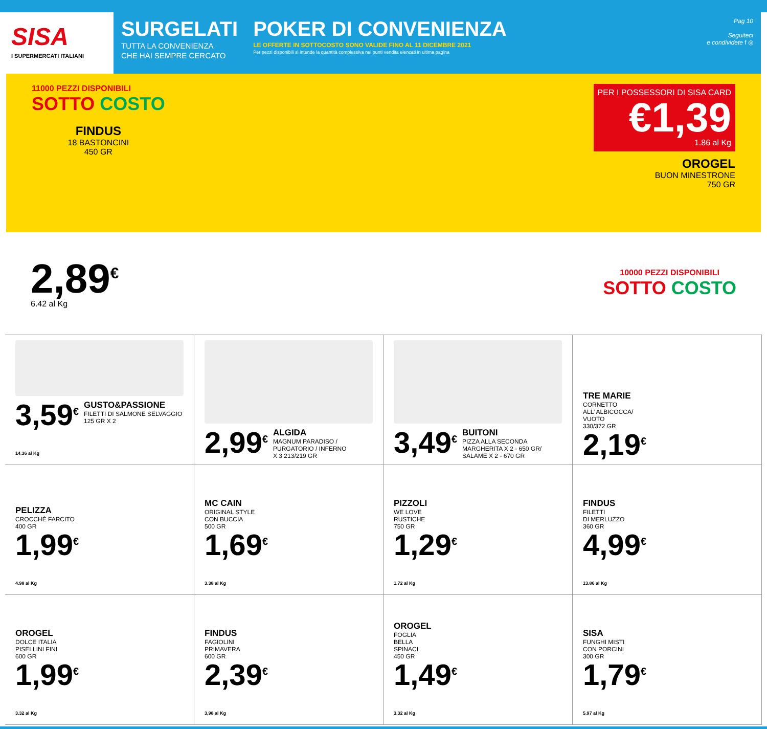SISA
I SUPERMERCATI ITALIANI
SURGELATI
TUTTA LA CONVENIENZA
CHE HAI SEMPRE CERCATO
POKER DI CONVENIENZA
LE OFFERTE IN SOTTOCOSTO SONO VALIDE FINO AL 11 DICEMBRE 2021
Per pezzi disponibili si intende la quantità complessiva nei punti vendita elencati in ultima pagina
Pag 10
Seguiteci
e condividete f ◎
11000 PEZZI DISPONIBILI
SOTTO COSTO
FINDUS
18 BASTONCINI
450 GR
PER I POSSESSORI DI SISA CARD
€1,39
1.86 al Kg
OROGEL
BUON MINESTRONE
750 GR
2,89<sup>€</sup>
6.42 al Kg
10000 PEZZI DISPONIBILI
SOTTO COSTO
3,59<sup>€</sup>
14.36 al Kg
GUSTO&PASSIONE
FILETTI DI SALMONE SELVAGGIO
125 GR X 2
2,99<sup>€</sup>
ALGIDA
MAGNUM PARADISO / PURGATORIO / INFERNO
X 3 213/219 GR
3,49<sup>€</sup>
BUITONI
PIZZA ALLA SECONDA
MARGHERITA X 2 - 650 GR/
SALAME X 2 - 670 GR
TRE MARIE
CORNETTO
ALL’ ALBICOCCA/
VUOTO
330/372 GR
2,19<sup>€</sup>
PELIZZA
CROCCHÈ FARCITO
400 GR
1,99<sup>€</sup>
4.98 al Kg
MC CAIN
ORIGINAL STYLE
CON BUCCIA
500 GR
1,69<sup>€</sup>
3.38 al Kg
PIZZOLI
WE LOVE
RUSTICHE
750 GR
1,29<sup>€</sup>
1.72 al Kg
FINDUS
FILETTI
DI MERLUZZO
360 GR
4,99<sup>€</sup>
13.86 al Kg
OROGEL
DOLCE ITALIA
PISELLINI FINI
600 GR
1,99<sup>€</sup>
3.32 al Kg
FINDUS
FAGIOLINI
PRIMAVERA
600 GR
2,39<sup>€</sup>
3,98 al Kg
OROGEL
FOGLIA
BELLA
SPINACI
450 GR
1,49<sup>€</sup>
3.32 al Kg
SISA
FUNGHI MISTI
CON PORCINI
300 GR
1,79<sup>€</sup>
5.97 al Kg